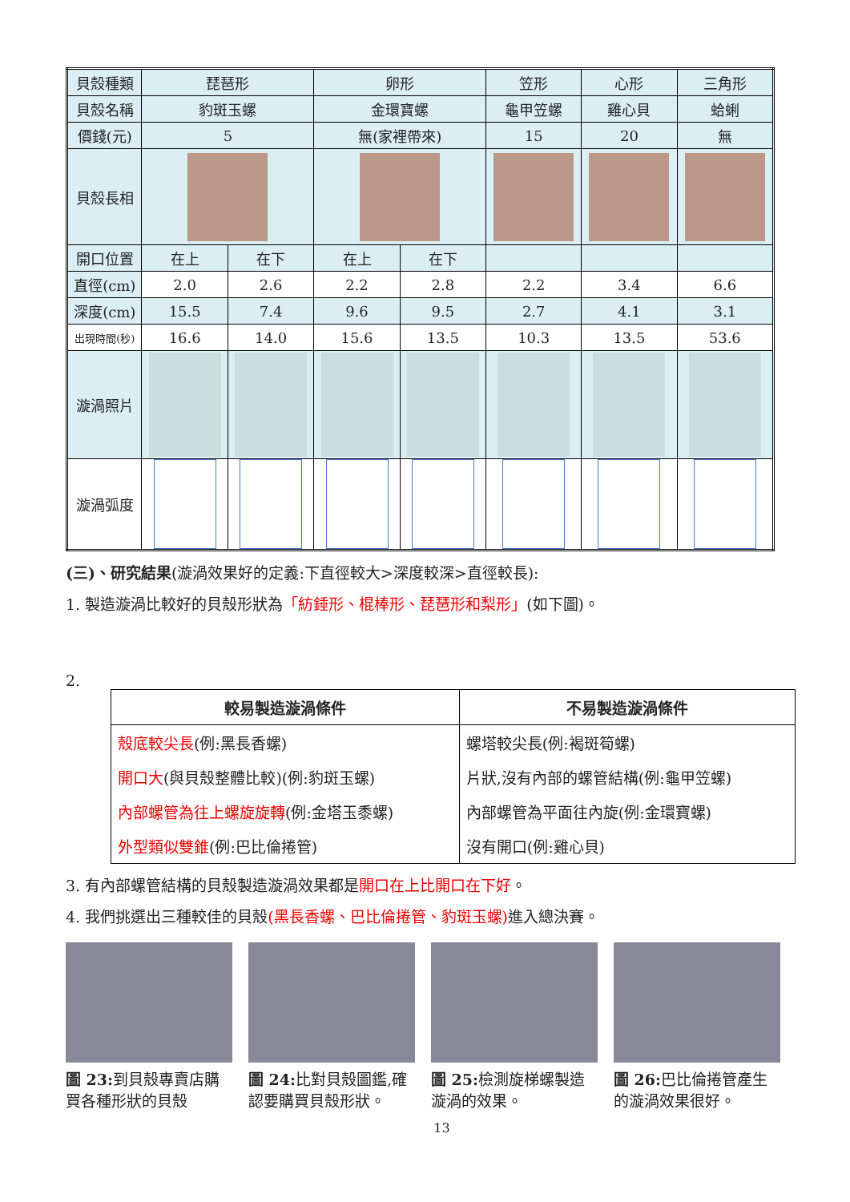| 貝殼種類 | 琵琶形 | | 卵形 | | 笠形 | 心形 | 三角形 |
| 貝殼名稱 | 豹斑玉螺 | | 金環寶螺 | | 龜甲笠螺 | 雞心貝 | 蛤蜊 |
| 價錢(元) | 5 | | 無(家裡帶來) | | 15 | 20 | 無 |
| 貝殼長相 | | | | | | | |
| 開口位置 | 在上 | 在下 | 在上 | 在下 | | | |
| 直徑(cm) | 2.0 | 2.6 | 2.2 | 2.8 | 2.2 | 3.4 | 6.6 |
| 深度(cm) | 15.5 | 7.4 | 9.6 | 9.5 | 2.7 | 4.1 | 3.1 |
| 出現時間(秒) | 16.6 | 14.0 | 15.6 | 13.5 | 10.3 | 13.5 | 53.6 |
| 漩渦照片 | | | | | | | |
| 漩渦弧度 | | | | | | | |
(三)、研究結果(漩渦效果好的定義:下直徑較大>深度較深>直徑較長):
1. 製造漩渦比較好的貝殼形狀為「紡錘形、棍棒形、琵琶形和梨形」(如下圖)。
2.
| 較易製造漩渦條件 | 不易製造漩渦條件 |
| --- | --- |
| 殼底較尖長 (例:黑長香螺) | 螺塔較尖長(例:褐斑筍螺) |
| 開口大 (與貝殼整體比較)(例:豹斑玉螺) | 片狀,沒有內部的螺管結構(例:龜甲笠螺) |
| 內部螺管為往上螺旋旋轉 (例:金塔玉黍螺) | 內部螺管為平面往內旋(例:金環寶螺) |
| 外型類似雙錐 (例:巴比倫捲管) | 沒有開口(例:雞心貝) |
3. 有內部螺管結構的貝殼製造漩渦效果都是開口在上比開口在下好。
4. 我們挑選出三種較佳的貝殼(黑長香螺、巴比倫捲管、豹斑玉螺) 進入總決賽。
圖 23: 到貝殼專賣店購買各種形狀的貝殼
圖 24: 比對貝殼圖鑑,確認要購買貝殼形狀。
圖 25: 檢測旋梯螺製造漩渦的效果。
圖 26: 巴比倫捲管產生的漩渦效果很好。
13